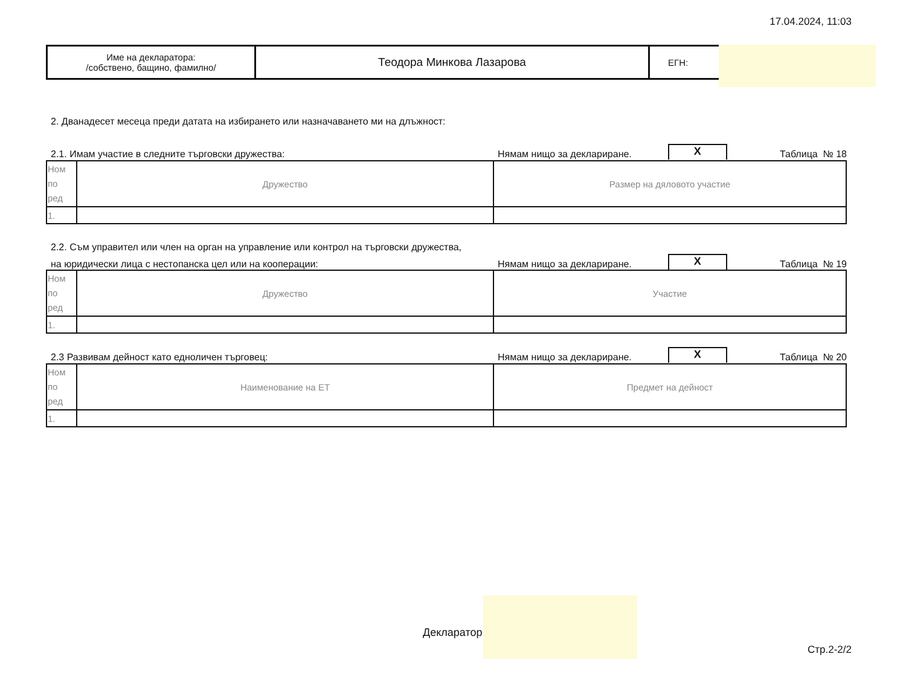17.04.2024, 11:03
| Име на декларатора: /собствено, бащино, фамилно/ | Теодора Минкова Лазарова | ЕГН: |
2. Дванадесет месеца преди датата на избирането или назначаването ми на длъжност:
2.1. Имам участие в следните търговски дружества: Нямам нищо за деклариране. X Таблица № 18
| Ном по ред | Дружество | Размер на дяловото участие |
| --- | --- | --- |
| 1. | | |
2.2. Съм управител или член на орган на управление или контрол на търговски дружества,
на юридически лица с нестопанска цел или на кооперации: Нямам нищо за деклариране. X Таблица № 19
| Ном по ред | Дружество | Участие |
| --- | --- | --- |
| 1. | | |
2.3 Развивам дейност като едноличен търговец: Нямам нищо за деклариране. X Таблица № 20
| Ном по ред | Наименование на ЕТ | Предмет на дейност |
| --- | --- | --- |
| 1. | | |
Декларатор
Стр.2-2/2